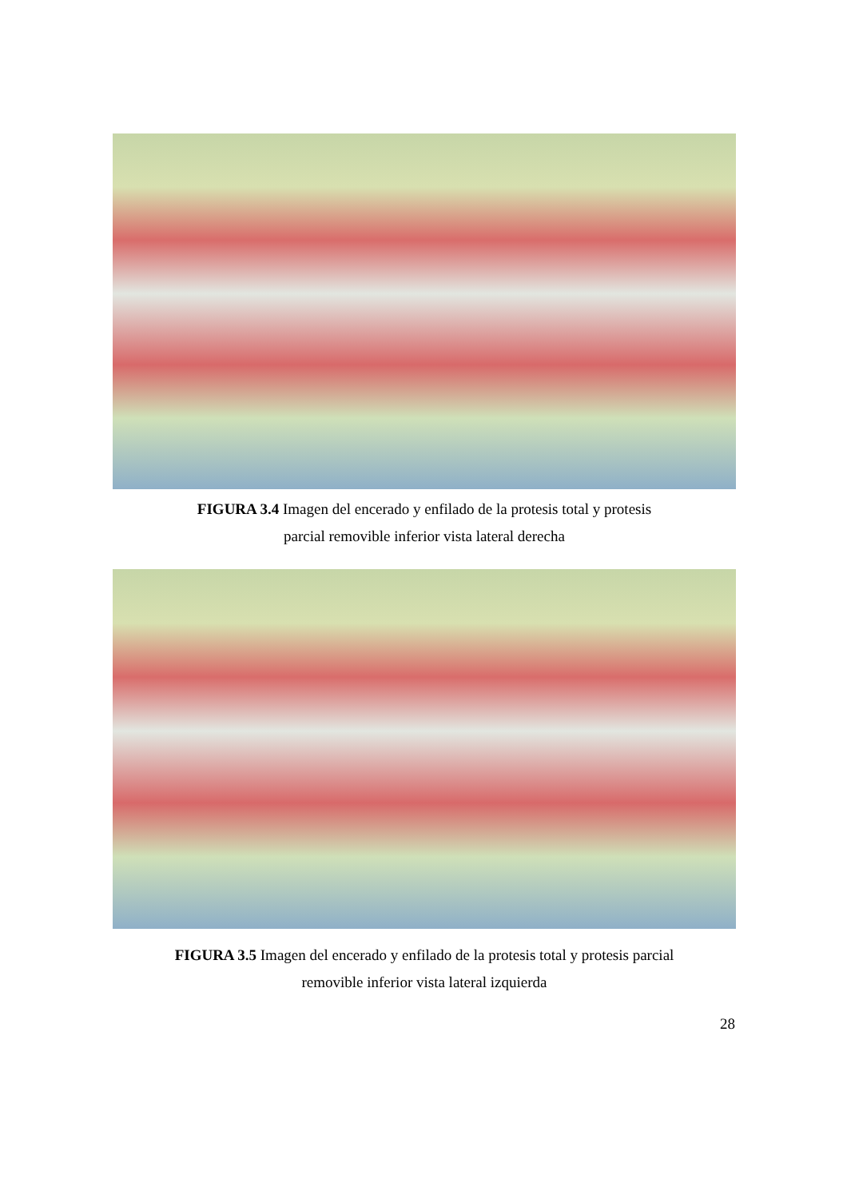FIGURA 3.4 Imagen del encerado y enfilado de la protesis total y protesis
parcial removible inferior vista lateral derecha
FIGURA 3.5 Imagen del encerado y enfilado de la protesis total y protesis parcial
removible inferior vista lateral izquierda
28